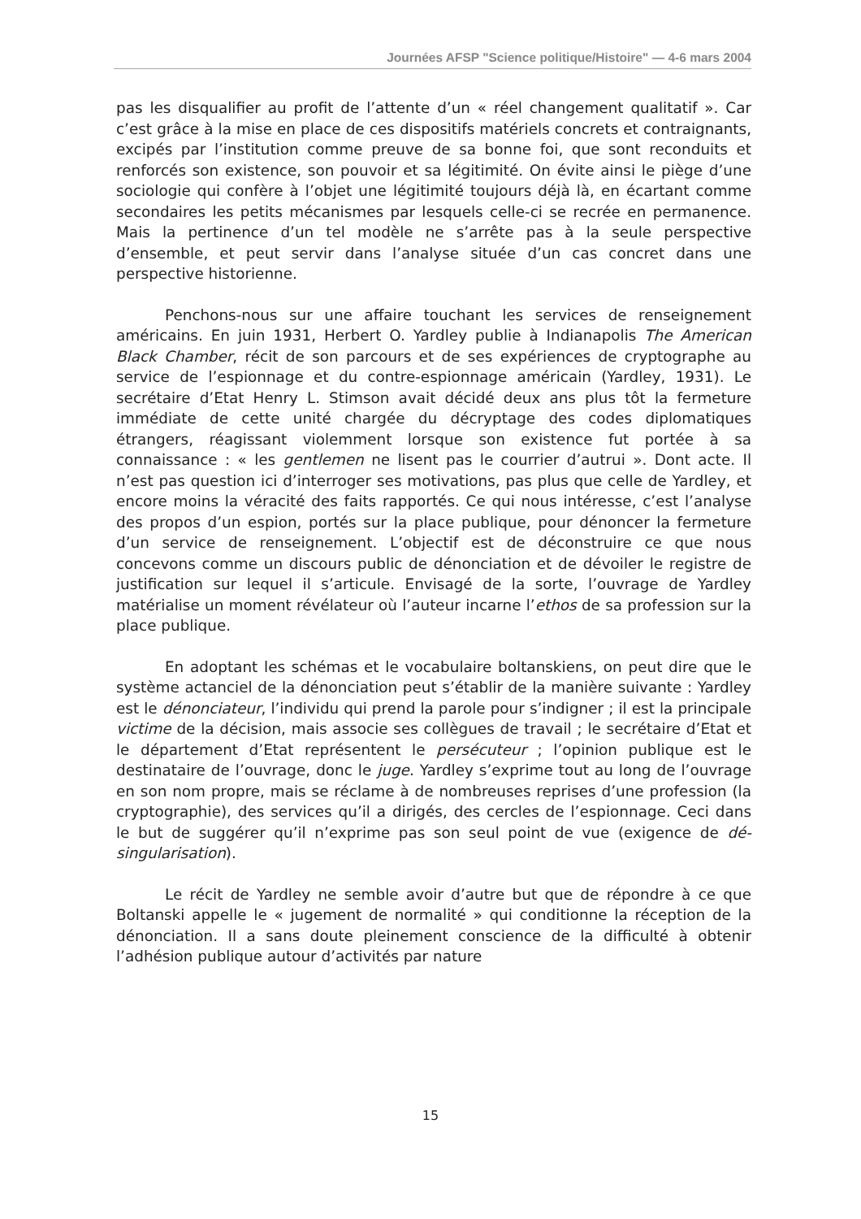Journées AFSP "Science politique/Histoire" — 4-6 mars 2004
pas les disqualifier au profit de l’attente d’un « réel changement qualitatif ». Car c’est grâce à la mise en place de ces dispositifs matériels concrets et contraignants, excipés par l’institution comme preuve de sa bonne foi, que sont reconduits et renforcés son existence, son pouvoir et sa légitimité. On évite ainsi le piège d’une sociologie qui confère à l’objet une légitimité toujours déjà là, en écartant comme secondaires les petits mécanismes par lesquels celle-ci se recrée en permanence. Mais la pertinence d’un tel modèle ne s’arrête pas à la seule perspective d’ensemble, et peut servir dans l’analyse située d’un cas concret dans une perspective historienne.
Penchons-nous sur une affaire touchant les services de renseignement américains. En juin 1931, Herbert O. Yardley publie à Indianapolis The American Black Chamber, récit de son parcours et de ses expériences de cryptographe au service de l’espionnage et du contre-espionnage américain (Yardley, 1931). Le secrétaire d’Etat Henry L. Stimson avait décidé deux ans plus tôt la fermeture immédiate de cette unité chargée du décryptage des codes diplomatiques étrangers, réagissant violemment lorsque son existence fut portée à sa connaissance : « les gentlemen ne lisent pas le courrier d’autrui ». Dont acte. Il n’est pas question ici d’interroger ses motivations, pas plus que celle de Yardley, et encore moins la véracité des faits rapportés. Ce qui nous intéresse, c’est l’analyse des propos d’un espion, portés sur la place publique, pour dénoncer la fermeture d’un service de renseignement. L’objectif est de déconstruire ce que nous concevons comme un discours public de dénonciation et de dévoiler le registre de justification sur lequel il s’articule. Envisagé de la sorte, l’ouvrage de Yardley matérialise un moment révélateur où l’auteur incarne l’ethos de sa profession sur la place publique.
En adoptant les schémas et le vocabulaire boltanskiens, on peut dire que le système actanciel de la dénonciation peut s’établir de la manière suivante : Yardley est le dénonciateur, l’individu qui prend la parole pour s’indigner ; il est la principale victime de la décision, mais associe ses collègues de travail ; le secrétaire d’Etat et le département d’Etat représentent le persécuteur ; l’opinion publique est le destinataire de l’ouvrage, donc le juge. Yardley s’exprime tout au long de l’ouvrage en son nom propre, mais se réclame à de nombreuses reprises d’une profession (la cryptographie), des services qu’il a dirigés, des cercles de l’espionnage. Ceci dans le but de suggérer qu’il n’exprime pas son seul point de vue (exigence de dé-singularisation).
Le récit de Yardley ne semble avoir d’autre but que de répondre à ce que Boltanski appelle le « jugement de normalité » qui conditionne la réception de la dénonciation. Il a sans doute pleinement conscience de la difficulté à obtenir l’adhésion publique autour d’activités par nature
15